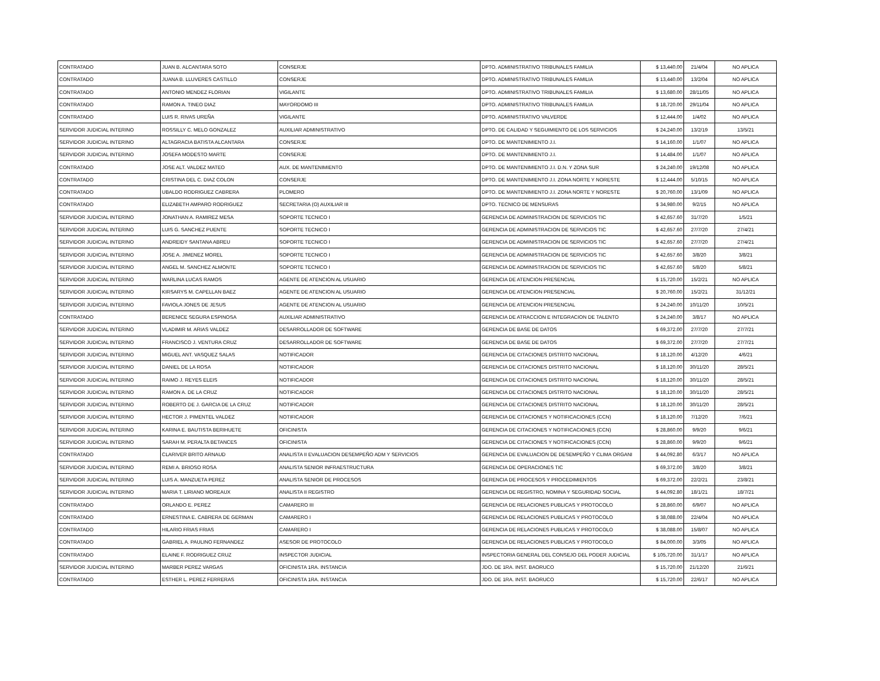| CONTRATADO | JUAN B. ALCANTARA SOTO | CONSERJE | DPTO. ADMINISTRATIVO TRIBUNALES FAMILIA | $ 13,440.00 | 21/4/04 | NO APLICA |
| CONTRATADO | JUANA B. LLUVERES CASTILLO | CONSERJE | DPTO. ADMINISTRATIVO TRIBUNALES FAMILIA | $ 13,440.00 | 13/2/04 | NO APLICA |
| CONTRATADO | ANTONIO MENDEZ FLORIAN | VIGILANTE | DPTO. ADMINISTRATIVO TRIBUNALES FAMILIA | $ 13,680.00 | 28/11/05 | NO APLICA |
| CONTRATADO | RAMON A. TINEO DIAZ | MAYORDOMO III | DPTO. ADMINISTRATIVO TRIBUNALES FAMILIA | $ 18,720.00 | 29/11/04 | NO APLICA |
| CONTRATADO | LUIS R. RIVAS UREÑA | VIGILANTE | DPTO. ADMINISTRATIVO VALVERDE | $ 12,444.00 | 1/4/02 | NO APLICA |
| SERVIDOR JUDICIAL INTERINO | ROSSILLY C. MELO GONZALEZ | AUXILIAR ADMINISTRATIVO | DPTO. DE CALIDAD Y SEGUIMIENTO DE LOS SERVICIOS | $ 24,240.00 | 13/2/19 | 13/5/21 |
| SERVIDOR JUDICIAL INTERINO | ALTAGRACIA BATISTA ALCANTARA | CONSERJE | DPTO. DE MANTENIMIENTO J.I. | $ 14,160.00 | 1/1/07 | NO APLICA |
| SERVIDOR JUDICIAL INTERINO | JOSEFA MODESTO MARTE | CONSERJE | DPTO. DE MANTENIMIENTO J.I. | $ 14,484.00 | 1/1/07 | NO APLICA |
| CONTRATADO | JOSE ALT. VALDEZ MATEO | AUX. DE MANTENIMIENTO | DPTO. DE MANTENIMIENTO J.I. D.N. Y ZONA SUR | $ 24,240.00 | 19/12/08 | NO APLICA |
| CONTRATADO | CRISTINA DEL C. DIAZ COLON | CONSERJE | DPTO. DE MANTENIMIENTO J.I. ZONA NORTE Y NORESTE | $ 12,444.00 | 5/10/15 | NO APLICA |
| CONTRATADO | UBALDO RODRIGUEZ CABRERA | PLOMERO | DPTO. DE MANTENIMIENTO J.I. ZONA NORTE Y NORESTE | $ 20,760.00 | 13/1/09 | NO APLICA |
| CONTRATADO | ELIZABETH AMPARO RODRIGUEZ | SECRETARIA (O) AUXILIAR III | DPTO. TECNICO DE MENSURAS | $ 34,980.00 | 9/2/15 | NO APLICA |
| SERVIDOR JUDICIAL INTERINO | JONATHAN A. RAMIREZ MESA | SOPORTE TECNICO I | GERENCIA DE ADMINISTRACION DE SERVICIOS TIC | $ 42,657.60 | 31/7/20 | 1/5/21 |
| SERVIDOR JUDICIAL INTERINO | LUIS G. SANCHEZ PUENTE | SOPORTE TECNICO I | GERENCIA DE ADMINISTRACION DE SERVICIOS TIC | $ 42,657.60 | 27/7/20 | 27/4/21 |
| SERVIDOR JUDICIAL INTERINO | ANDREIDY SANTANA ABREU | SOPORTE TECNICO I | GERENCIA DE ADMINISTRACION DE SERVICIOS TIC | $ 42,657.60 | 27/7/20 | 27/4/21 |
| SERVIDOR JUDICIAL INTERINO | JOSE A. JIMENEZ MOREL | SOPORTE TECNICO I | GERENCIA DE ADMINISTRACION DE SERVICIOS TIC | $ 42,657.60 | 3/8/20 | 3/8/21 |
| SERVIDOR JUDICIAL INTERINO | ANGEL M. SANCHEZ ALMONTE | SOPORTE TECNICO I | GERENCIA DE ADMINISTRACION DE SERVICIOS TIC | $ 42,657.60 | 5/8/20 | 5/8/21 |
| SERVIDOR JUDICIAL INTERINO | WARLINA LUCAS RAMOS | AGENTE DE ATENCION AL USUARIO | GERENCIA DE ATENCION PRESENCIAL | $ 15,720.00 | 15/2/21 | NO APLICA |
| SERVIDOR JUDICIAL INTERINO | KIRSARYS M. CAPELLAN BAEZ | AGENTE DE ATENCION AL USUARIO | GERENCIA DE ATENCION PRESENCIAL | $ 20,760.00 | 15/2/21 | 31/12/21 |
| SERVIDOR JUDICIAL INTERINO | FAVIOLA JONES DE JESUS | AGENTE DE ATENCION AL USUARIO | GERENCIA DE ATENCION PRESENCIAL | $ 24,240.00 | 10/11/20 | 10/5/21 |
| CONTRATADO | BERENICE SEGURA ESPINOSA | AUXILIAR ADMINISTRATIVO | GERENCIA DE ATRACCION E INTEGRACION DE TALENTO | $ 24,240.00 | 3/8/17 | NO APLICA |
| SERVIDOR JUDICIAL INTERINO | VLADIMIR M. ARIAS VALDEZ | DESARROLLADOR DE SOFTWARE | GERENCIA DE BASE DE DATOS | $ 69,372.00 | 27/7/20 | 27/7/21 |
| SERVIDOR JUDICIAL INTERINO | FRANCISCO J. VENTURA CRUZ | DESARROLLADOR DE SOFTWARE | GERENCIA DE BASE DE DATOS | $ 69,372.00 | 27/7/20 | 27/7/21 |
| SERVIDOR JUDICIAL INTERINO | MIGUEL ANT. VASQUEZ SALAS | NOTIFICADOR | GERENCIA DE CITACIONES DISTRITO NACIONAL | $ 18,120.00 | 4/12/20 | 4/6/21 |
| SERVIDOR JUDICIAL INTERINO | DANIEL DE LA ROSA | NOTIFICADOR | GERENCIA DE CITACIONES DISTRITO NACIONAL | $ 18,120.00 | 30/11/20 | 28/5/21 |
| SERVIDOR JUDICIAL INTERINO | RAIMO J. REYES ELEIS | NOTIFICADOR | GERENCIA DE CITACIONES DISTRITO NACIONAL | $ 18,120.00 | 30/11/20 | 28/5/21 |
| SERVIDOR JUDICIAL INTERINO | RAMON A. DE LA CRUZ | NOTIFICADOR | GERENCIA DE CITACIONES DISTRITO NACIONAL | $ 18,120.00 | 30/11/20 | 28/5/21 |
| SERVIDOR JUDICIAL INTERINO | ROBERTO DE J. GARCIA DE LA CRUZ | NOTIFICADOR | GERENCIA DE CITACIONES DISTRITO NACIONAL | $ 18,120.00 | 30/11/20 | 28/5/21 |
| SERVIDOR JUDICIAL INTERINO | HECTOR J. PIMENTEL VALDEZ | NOTIFICADOR | GERENCIA DE CITACIONES Y NOTIFICACIONES (CCN) | $ 18,120.00 | 7/12/20 | 7/6/21 |
| SERVIDOR JUDICIAL INTERINO | KARINA E. BAUTISTA BERIHUETE | OFICINISTA | GERENCIA DE CITACIONES Y NOTIFICACIONES (CCN) | $ 28,860.00 | 9/9/20 | 9/6/21 |
| SERVIDOR JUDICIAL INTERINO | SARAH M. PERALTA BETANCES | OFICINISTA | GERENCIA DE CITACIONES Y NOTIFICACIONES (CCN) | $ 28,860.00 | 9/9/20 | 9/6/21 |
| CONTRATADO | CLARIVER BRITO ARNAUD | ANALISTA II EVALUACION DESEMPEÑO ADM Y SERVICIOS | GERENCIA DE EVALUACION DE DESEMPEÑO Y CLIMA ORGANI | $ 44,092.80 | 6/3/17 | NO APLICA |
| SERVIDOR JUDICIAL INTERINO | REMI A. BRIOSO ROSA | ANALISTA SENIOR INFRAESTRUCTURA | GERENCIA DE OPERACIONES TIC | $ 69,372.00 | 3/8/20 | 3/8/21 |
| SERVIDOR JUDICIAL INTERINO | LUIS A. MANZUETA PEREZ | ANALISTA SENIOR DE PROCESOS | GERENCIA DE PROCESOS Y PROCEDIMIENTOS | $ 69,372.00 | 22/2/21 | 23/8/21 |
| SERVIDOR JUDICIAL INTERINO | MARIA T. LIRIANO MOREAUX | ANALISTA II REGISTRO | GERENCIA DE REGISTRO, NOMINA Y SEGURIDAD SOCIAL | $ 44,092.80 | 18/1/21 | 18/7/21 |
| CONTRATADO | ORLANDO E. PEREZ | CAMARERO III | GERENCIA DE RELACIONES PUBLICAS Y PROTOCOLO | $ 28,860.00 | 6/9/07 | NO APLICA |
| CONTRATADO | ERNESTINA E. CABRERA DE GERMAN | CAMARERO I | GERENCIA DE RELACIONES PUBLICAS Y PROTOCOLO | $ 38,088.00 | 22/4/04 | NO APLICA |
| CONTRATADO | HILARIO FRIAS FRIAS | CAMARERO I | GERENCIA DE RELACIONES PUBLICAS Y PROTOCOLO | $ 38,088.00 | 15/8/07 | NO APLICA |
| CONTRATADO | GABRIEL A. PAULINO FERNANDEZ | ASESOR DE PROTOCOLO | GERENCIA DE RELACIONES PUBLICAS Y PROTOCOLO | $ 84,000.00 | 3/3/05 | NO APLICA |
| CONTRATADO | ELAINE F. RODRIGUEZ CRUZ | INSPECTOR JUDICIAL | INSPECTORIA GENERAL DEL CONSEJO DEL PODER JUDICIAL | $ 105,720.00 | 31/1/17 | NO APLICA |
| SERVIDOR JUDICIAL INTERINO | MARBER PEREZ VARGAS | OFICINISTA 1RA. INSTANCIA | JDO. DE 1RA. INST. BAORUCO | $ 15,720.00 | 21/12/20 | 21/6/21 |
| CONTRATADO | ESTHER L. PEREZ FERRERAS | OFICINISTA 1RA. INSTANCIA | JDO. DE 1RA. INST. BAORUCO | $ 15,720.00 | 22/6/17 | NO APLICA |